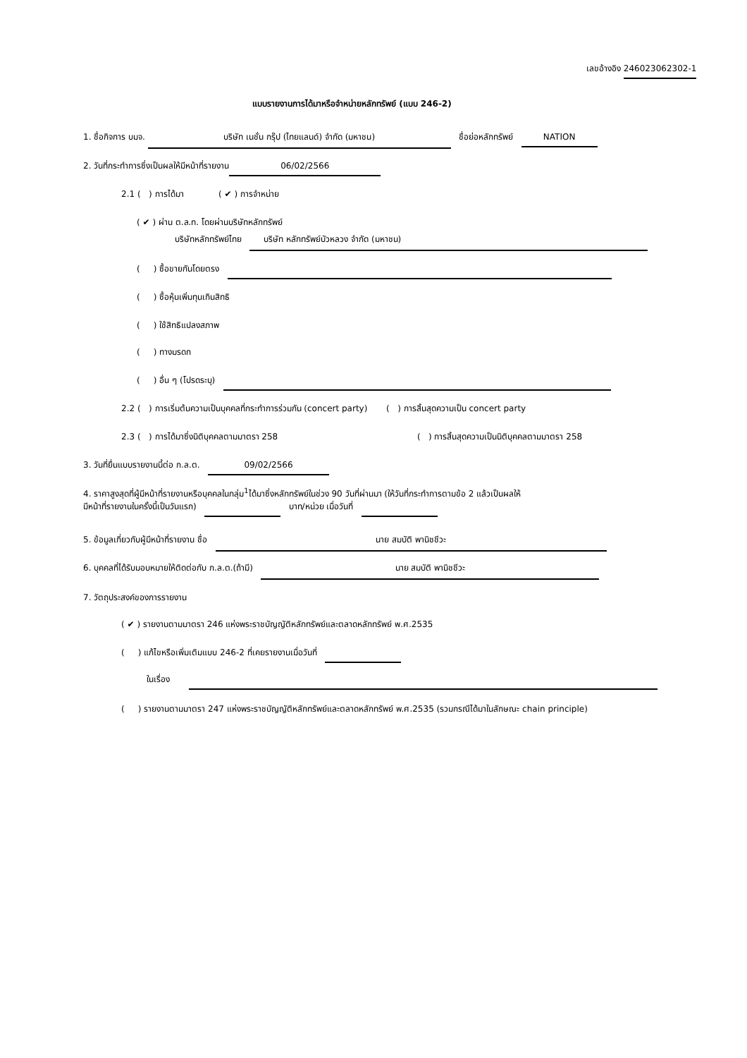เลขอ้างอิง 246023062302-1
แบบรายงานการได้มาหรือจำหน่ายหลักทรัพย์ (แบบ 246-2)
1. ชื่อกิจการ บมจ. บริษัท เนชั่น กรุ๊ป (ไทยแลนด์) จำกัด (มหาชน) ชื่อย่อหลักทรัพย์ NATION
2. วันที่กระทำการซึ่งเป็นผลให้มีหน้าที่รายงาน 06/02/2566
2.1 ( ) การได้มา ( ✔ ) การจำหน่าย
( ✔ ) ผ่าน ต.ล.ท. โดยผ่านบริษัทหลักทรัพย์
บริษัทหลักทรัพย์ไทย บริษัท หลักทรัพย์บัวหลวง จำกัด (มหาชน)
( ) ซื้อขายกันโดยตรง
( ) ซื้อหุ้นเพิ่มทุนเกินสิทธิ
( ) ใช้สิทธิแปลงสภาพ
( ) ทางมรดก
( ) อื่น ๆ (โปรดระบุ)
2.2 ( ) การเริ่มต้นความเป็นบุคคลที่กระทำการร่วมกัน (concert party) ( ) การสิ้นสุดความเป็น concert party
2.3 ( ) การได้มาซึ่งนิติบุคคลตามมาตรา 258 ( ) การสิ้นสุดความเป็นนิติบุคคลตามมาตรา 258
3. วันที่ยื่นแบบรายงานนี้ต่อ ก.ล.ต. 09/02/2566
4. ราคาสูงสุดที่ผู้มีหน้าที่รายงานหรือบุคคลในกลุ่ม<sup>1</sup>ได้มาซึ่งหลักทรัพย์ในช่วง 90 วันที่ผ่านมา (ให้วันที่กระทำการตามข้อ 2 แล้วเป็นผลให้
มีหน้าที่รายงานในครั้งนี้เป็นวันแรก) บาท/หน่วย เมื่อวันที่
5. ข้อมูลเกี่ยวกับผู้มีหน้าที่รายงาน ชื่อ นาย สมบัติ พานิชชีวะ
6. บุคคลที่ได้รับมอบหมายให้ติดต่อกับ ก.ล.ต.(ถ้ามี) นาย สมบัติ พานิชชีวะ
7. วัตถุประสงค์ของการรายงาน
( ✔ ) รายงานตามมาตรา 246 แห่งพระราชบัญญัติหลักทรัพย์และตลาดหลักทรัพย์ พ.ศ.2535
( ) แก้ไขหรือเพิ่มเติมแบบ 246-2 ที่เคยรายงานเมื่อวันที่
ในเรื่อง
( ) รายงานตามมาตรา 247 แห่งพระราชบัญญัติหลักทรัพย์และตลาดหลักทรัพย์ พ.ศ.2535 (รวมกรณีได้มาในลักษณะ chain principle)